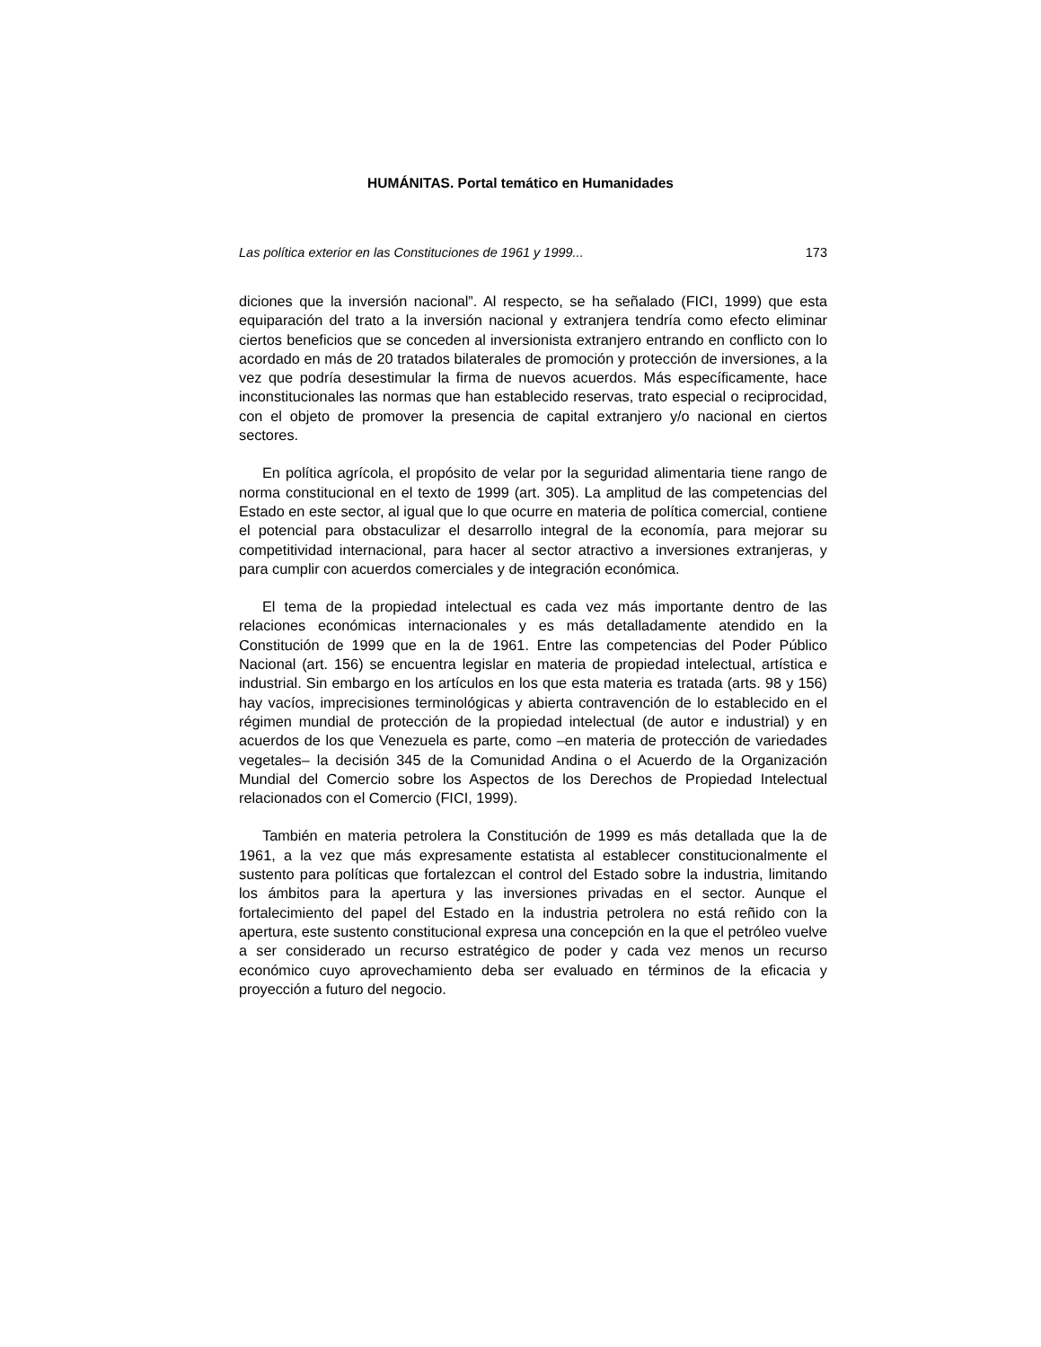HUMÁNITAS. Portal temático en Humanidades
Las política exterior en las Constituciones de 1961 y 1999... 173
diciones que la inversión nacional”. Al respecto, se ha señalado (FICI, 1999) que esta equiparación del trato a la inversión nacional y extranjera tendría como efecto eliminar ciertos beneficios que se conceden al inversionista extranjero entrando en conflicto con lo acordado en más de 20 tratados bilaterales de promoción y protección de inversiones, a la vez que podría desestimular la firma de nuevos acuerdos. Más específicamente, hace inconstitucionales las normas que han establecido reservas, trato especial o reciprocidad, con el objeto de promover la presencia de capital extranjero y/o nacional en ciertos sectores.
En política agrícola, el propósito de velar por la seguridad alimentaria tiene rango de norma constitucional en el texto de 1999 (art. 305). La amplitud de las competencias del Estado en este sector, al igual que lo que ocurre en materia de política comercial, contiene el potencial para obstaculizar el desarrollo integral de la economía, para mejorar su competitividad internacional, para hacer al sector atractivo a inversiones extranjeras, y para cumplir con acuerdos comerciales y de integración económica.
El tema de la propiedad intelectual es cada vez más importante dentro de las relaciones económicas internacionales y es más detalladamente atendido en la Constitución de 1999 que en la de 1961. Entre las competencias del Poder Público Nacional (art. 156) se encuentra legislar en materia de propiedad intelectual, artística e industrial. Sin embargo en los artículos en los que esta materia es tratada (arts. 98 y 156) hay vacíos, imprecisiones terminológicas y abierta contravención de lo establecido en el régimen mundial de protección de la propiedad intelectual (de autor e industrial) y en acuerdos de los que Venezuela es parte, como –en materia de protección de variedades vegetales– la decisión 345 de la Comunidad Andina o el Acuerdo de la Organización Mundial del Comercio sobre los Aspectos de los Derechos de Propiedad Intelectual relacionados con el Comercio (FICI, 1999).
También en materia petrolera la Constitución de 1999 es más detallada que la de 1961, a la vez que más expresamente estatista al establecer constitucionalmente el sustento para políticas que fortalezcan el control del Estado sobre la industria, limitando los ámbitos para la apertura y las inversiones privadas en el sector. Aunque el fortalecimiento del papel del Estado en la industria petrolera no está reñido con la apertura, este sustento constitucional expresa una concepción en la que el petróleo vuelve a ser considerado un recurso estratégico de poder y cada vez menos un recurso económico cuyo aprovechamiento deba ser evaluado en términos de la eficacia y proyección a futuro del negocio.